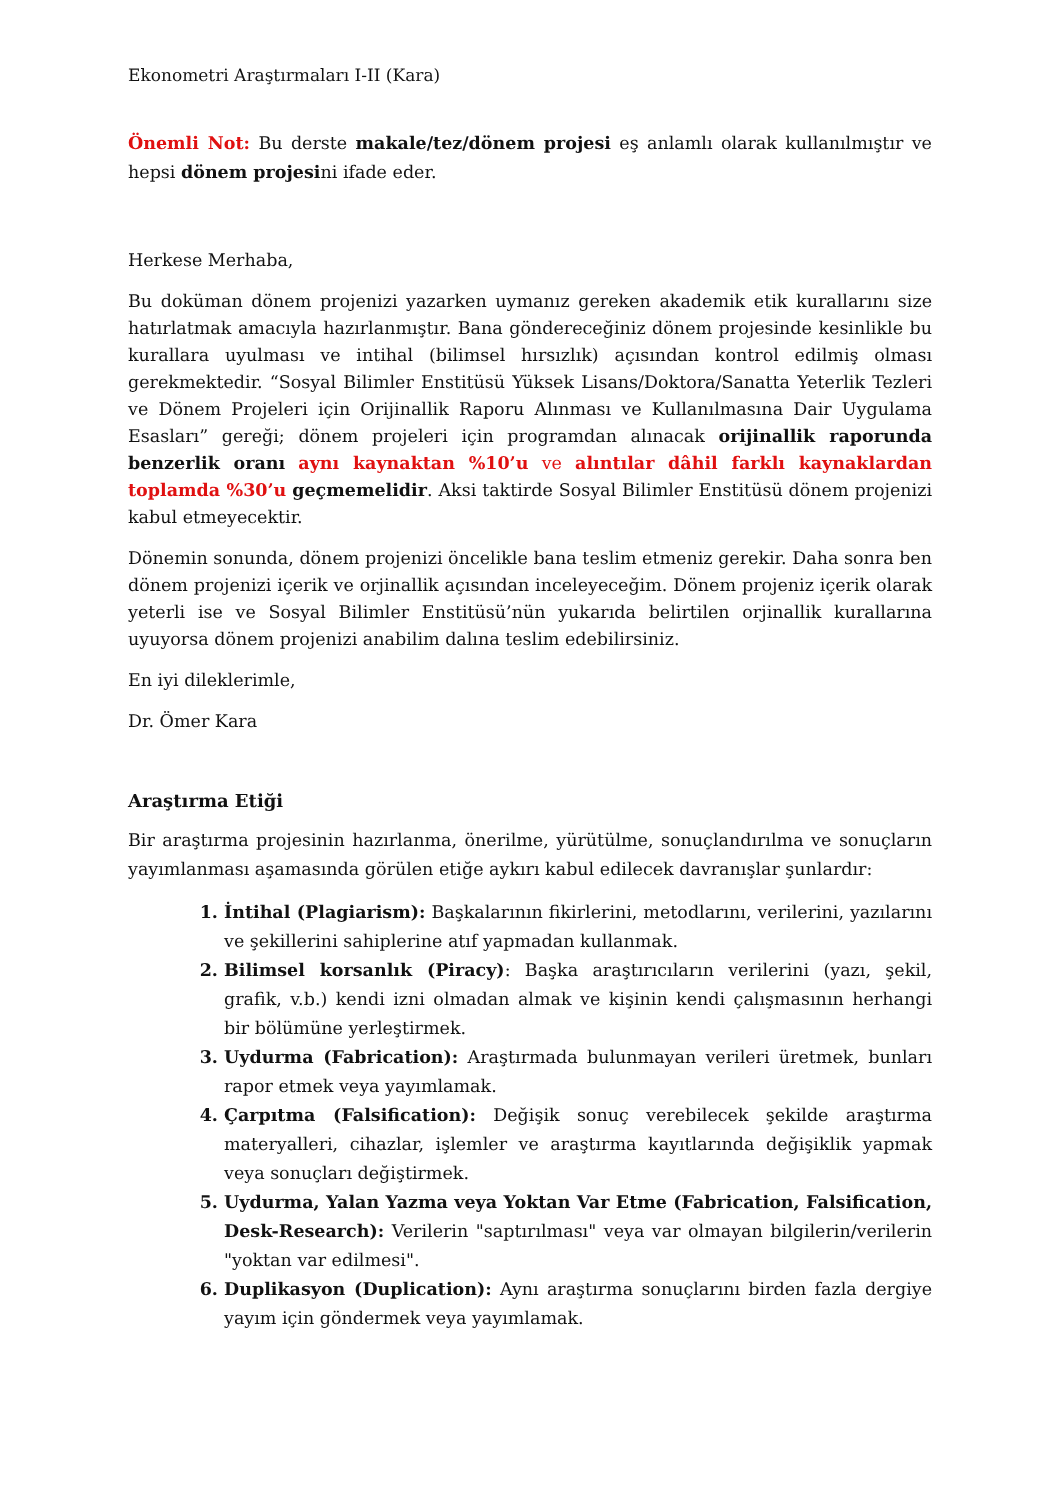Ekonometri Araştırmaları I-II (Kara)
Önemli Not: Bu derste makale/tez/dönem projesi eş anlamlı olarak kullanılmıştır ve hepsi dönem projesini ifade eder.
Herkese Merhaba,
Bu doküman dönem projenizi yazarken uymanız gereken akademik etik kurallarını size hatırlatmak amacıyla hazırlanmıştır. Bana göndereceğiniz dönem projesinde kesinlikle bu kurallara uyulması ve intihal (bilimsel hırsızlık) açısından kontrol edilmiş olması gerekmektedir. “Sosyal Bilimler Enstitüsü Yüksek Lisans/Doktora/Sanatta Yeterlik Tezleri ve Dönem Projeleri için Orijinallik Raporu Alınması ve Kullanılmasına Dair Uygulama Esasları” gereği; dönem projeleri için programdan alınacak orijinallik raporunda benzerlik oranı aynı kaynaktan %10’u ve alıntılar dâhil farklı kaynaklardan toplamda %30’u geçmemelidir. Aksi taktirde Sosyal Bilimler Enstitüsü dönem projenizi kabul etmeyecektir.
Dönemin sonunda, dönem projenizi öncelikle bana teslim etmeniz gerekir. Daha sonra ben dönem projenizi içerik ve orjinallik açısından inceleyeceğim. Dönem projeniz içerik olarak yeterli ise ve Sosyal Bilimler Enstitüsü’nün yukarıda belirtilen orjinallik kurallarına uyuyorsa dönem projenizi anabilim dalına teslim edebilirsiniz.
En iyi dileklerimle,
Dr. Ömer Kara
Araştırma Etiği
Bir araştırma projesinin hazırlanma, önerilme, yürütülme, sonuçlandırılma ve sonuçların yayımlanması aşamasında görülen etiğe aykırı kabul edilecek davranışlar şunlardır:
İntihal (Plagiarism): Başkalarının fikirlerini, metodlarını, verilerini, yazılarını ve şekillerini sahiplerine atıf yapmadan kullanmak.
Bilimsel korsanlık (Piracy): Başka araştırıcıların verilerini (yazı, şekil, grafik, v.b.) kendi izni olmadan almak ve kişinin kendi çalışmasının herhangi bir bölümüne yerleştirmek.
Uydurma (Fabrication): Araştırmada bulunmayan verileri üretmek, bunları rapor etmek veya yayımlamak.
Çarpıtma (Falsification): Değişik sonuç verebilecek şekilde araştırma materyalleri, cihazlar, işlemler ve araştırma kayıtlarında değişiklik yapmak veya sonuçları değiştirmek.
Uydurma, Yalan Yazma veya Yoktan Var Etme (Fabrication, Falsification, Desk-Research): Verilerin "saptırılması" veya var olmayan bilgilerin/verilerin "yoktan var edilmesi".
Duplikasyon (Duplication): Aynı araştırma sonuçlarını birden fazla dergiye yayım için göndermek veya yayımlamak.